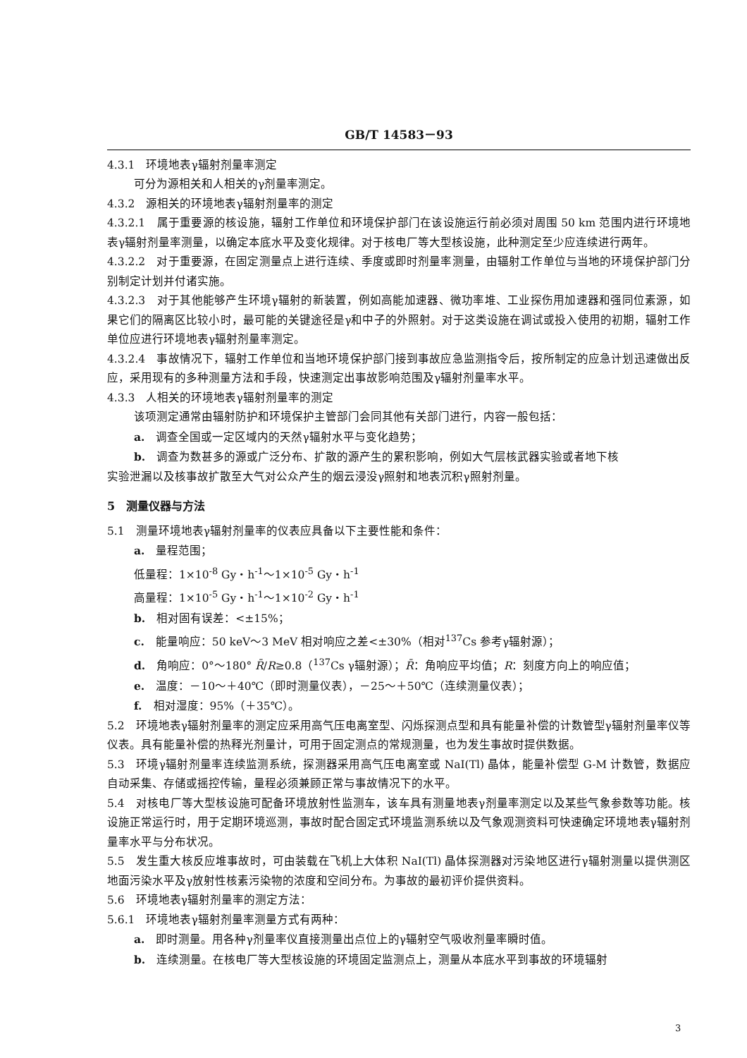GB/T 14583－93
4.3.1　环境地表γ辐射剂量率测定
可分为源相关和人相关的γ剂量率测定。
4.3.2　源相关的环境地表γ辐射剂量率的测定
4.3.2.1　属于重要源的核设施，辐射工作单位和环境保护部门在该设施运行前必须对周围 50 km 范围内进行环境地表γ辐射剂量率测量，以确定本底水平及变化规律。对于核电厂等大型核设施，此种测定至少应连续进行两年。
4.3.2.2　对于重要源，在固定测量点上进行连续、季度或即时剂量率测量，由辐射工作单位与当地的环境保护部门分别制定计划并付诸实施。
4.3.2.3　对于其他能够产生环境γ辐射的新装置，例如高能加速器、微功率堆、工业探伤用加速器和强同位素源，如果它们的隔离区比较小时，最可能的关键途径是γ和中子的外照射。对于这类设施在调试或投入使用的初期，辐射工作单位应进行环境地表γ辐射剂量率测定。
4.3.2.4　事故情况下，辐射工作单位和当地环境保护部门接到事故应急监测指令后，按所制定的应急计划迅速做出反应，采用现有的多种测量方法和手段，快速测定出事故影响范围及γ辐射剂量率水平。
4.3.3　人相关的环境地表γ辐射剂量率的测定
该项测定通常由辐射防护和环境保护主管部门会同其他有关部门进行，内容一般包括：
a.　调查全国或一定区域内的天然γ辐射水平与变化趋势；
b.　调查为数甚多的源或广泛分布、扩散的源产生的累积影响，例如大气层核武器实验或者地下核
实验泄漏以及核事故扩散至大气对公众产生的烟云浸没γ照射和地表沉积γ照射剂量。
5　测量仪器与方法
5.1　测量环境地表γ辐射剂量率的仪表应具备以下主要性能和条件：
a.　量程范围；
低量程：1×10<sup>-8</sup> Gy・h<sup>-1</sup>～1×10<sup>-5</sup> Gy・h<sup>-1</sup>
高量程：1×10<sup>-5</sup> Gy・h<sup>-1</sup>～1×10<sup>-2</sup> Gy・h<sup>-1</sup>
b.　相对固有误差：<±15%；
c.　能量响应：50 keV～3 MeV 相对响应之差<±30%（相对<sup>137</sup>Cs 参考γ辐射源）；
d.　角响应：0°～180° R̄/R≥0.8（<sup>137</sup>Cs γ辐射源）；R̄：角响应平均值；R：刻度方向上的响应值；
e.　温度：－10～＋40℃（即时测量仪表），－25～＋50℃（连续测量仪表）；
f.　相对湿度：95%（＋35℃）。
5.2　环境地表γ辐射剂量率的测定应采用高气压电离室型、闪烁探测点型和具有能量补偿的计数管型γ辐射剂量率仪等仪表。具有能量补偿的热释光剂量计，可用于固定测点的常规测量，也为发生事故时提供数据。
5.3　环境γ辐射剂量率连续监测系统，探测器采用高气压电离室或 NaI(Tl) 晶体，能量补偿型 G-M 计数管，数据应自动采集、存储或摇控传输，量程必须兼顾正常与事故情况下的水平。
5.4　对核电厂等大型核设施可配备环境放射性监测车，该车具有测量地表γ剂量率测定以及某些气象参数等功能。核设施正常运行时，用于定期环境巡测，事故时配合固定式环境监测系统以及气象观测资料可快速确定环境地表γ辐射剂量率水平与分布状况。
5.5　发生重大核反应堆事故时，可由装载在飞机上大体积 NaI(Tl) 晶体探测器对污染地区进行γ辐射测量以提供测区地面污染水平及γ放射性核素污染物的浓度和空间分布。为事故的最初评价提供资料。
5.6　环境地表γ辐射剂量率的测定方法：
5.6.1　环境地表γ辐射剂量率测量方式有两种：
a.　即时测量。用各种γ剂量率仪直接测量出点位上的γ辐射空气吸收剂量率瞬时值。
b.　连续测量。在核电厂等大型核设施的环境固定监测点上，测量从本底水平到事故的环境辐射
3